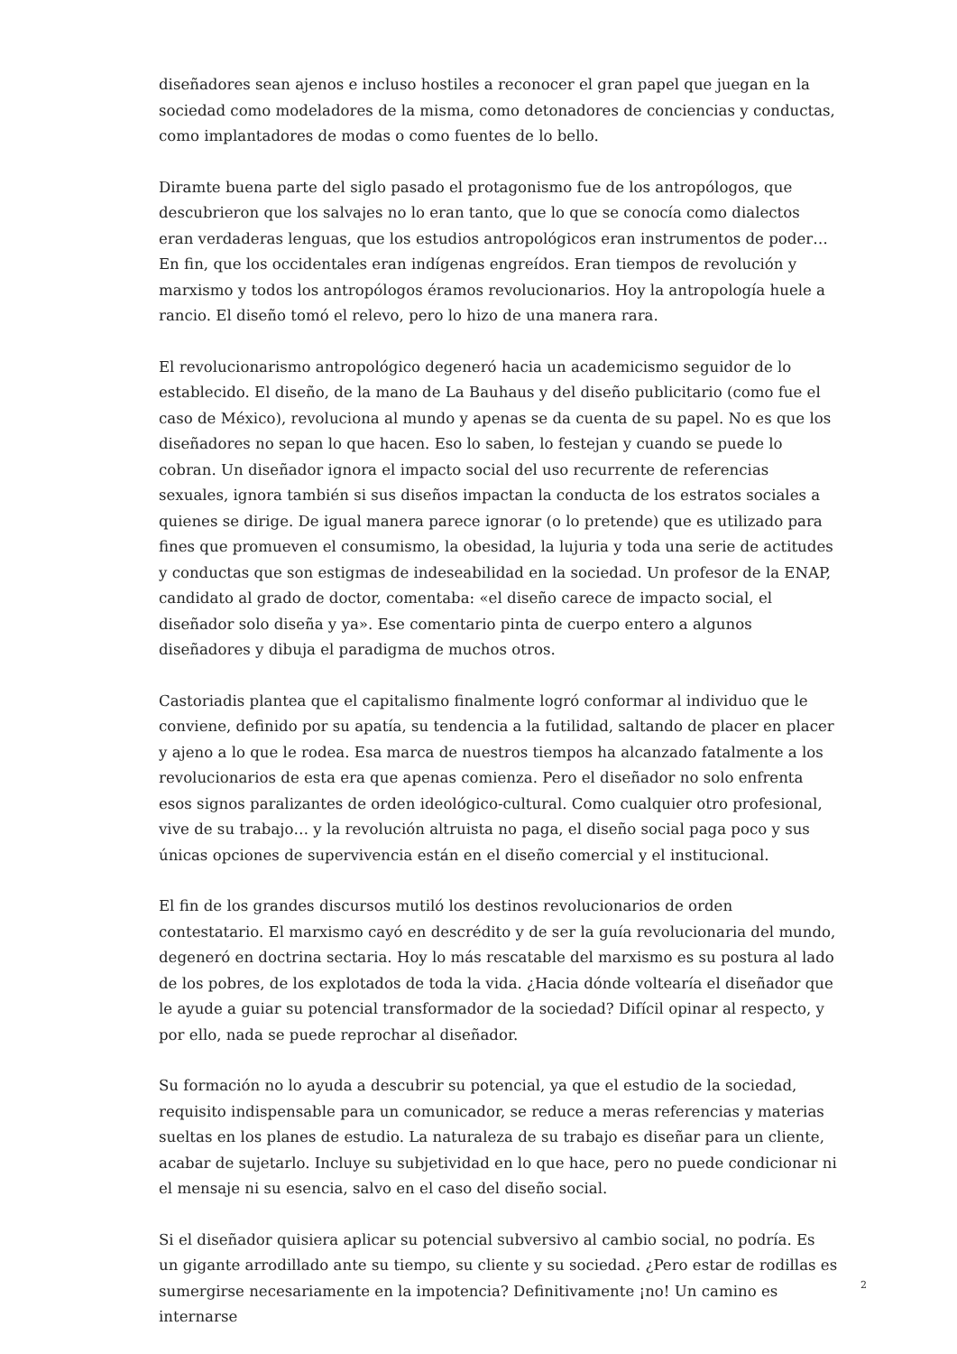diseñadores sean ajenos e incluso hostiles a reconocer el gran papel que juegan en la sociedad como modeladores de la misma, como detonadores de conciencias y conductas, como implantadores de modas o como fuentes de lo bello.
Diramte buena parte del siglo pasado el protagonismo fue de los antropólogos, que descubrieron que los salvajes no lo eran tanto, que lo que se conocía como dialectos eran verdaderas lenguas, que los estudios antropológicos eran instrumentos de poder… En fin, que los occidentales eran indígenas engreídos. Eran tiempos de revolución y marxismo y todos los antropólogos éramos revolucionarios. Hoy la antropología huele a rancio. El diseño tomó el relevo, pero lo hizo de una manera rara.
El revolucionarismo antropológico degeneró hacia un academicismo seguidor de lo establecido. El diseño, de la mano de La Bauhaus y del diseño publicitario (como fue el caso de México), revoluciona al mundo y apenas se da cuenta de su papel. No es que los diseñadores no sepan lo que hacen. Eso lo saben, lo festejan y cuando se puede lo cobran. Un diseñador ignora el impacto social del uso recurrente de referencias sexuales, ignora también si sus diseños impactan la conducta de los estratos sociales a quienes se dirige. De igual manera parece ignorar (o lo pretende) que es utilizado para fines que promueven el consumismo, la obesidad, la lujuria y toda una serie de actitudes y conductas que son estigmas de indeseabilidad en la sociedad. Un profesor de la ENAP, candidato al grado de doctor, comentaba: «el diseño carece de impacto social, el diseñador solo diseña y ya». Ese comentario pinta de cuerpo entero a algunos diseñadores y dibuja el paradigma de muchos otros.
Castoriadis plantea que el capitalismo finalmente logró conformar al individuo que le conviene, definido por su apatía, su tendencia a la futilidad, saltando de placer en placer y ajeno a lo que le rodea. Esa marca de nuestros tiempos ha alcanzado fatalmente a los revolucionarios de esta era que apenas comienza. Pero el diseñador no solo enfrenta esos signos paralizantes de orden ideológico-cultural. Como cualquier otro profesional, vive de su trabajo… y la revolución altruista no paga, el diseño social paga poco y sus únicas opciones de supervivencia están en el diseño comercial y el institucional.
El fin de los grandes discursos mutiló los destinos revolucionarios de orden contestatario. El marxismo cayó en descrédito y de ser la guía revolucionaria del mundo, degeneró en doctrina sectaria. Hoy lo más rescatable del marxismo es su postura al lado de los pobres, de los explotados de toda la vida. ¿Hacia dónde voltearía el diseñador que le ayude a guiar su potencial transformador de la sociedad? Difícil opinar al respecto, y por ello, nada se puede reprochar al diseñador.
Su formación no lo ayuda a descubrir su potencial, ya que el estudio de la sociedad, requisito indispensable para un comunicador, se reduce a meras referencias y materias sueltas en los planes de estudio. La naturaleza de su trabajo es diseñar para un cliente, acabar de sujetarlo. Incluye su subjetividad en lo que hace, pero no puede condicionar ni el mensaje ni su esencia, salvo en el caso del diseño social.
Si el diseñador quisiera aplicar su potencial subversivo al cambio social, no podría. Es un gigante arrodillado ante su tiempo, su cliente y su sociedad. ¿Pero estar de rodillas es sumergirse necesariamente en la impotencia? Definitivamente ¡no! Un camino es internarse
2